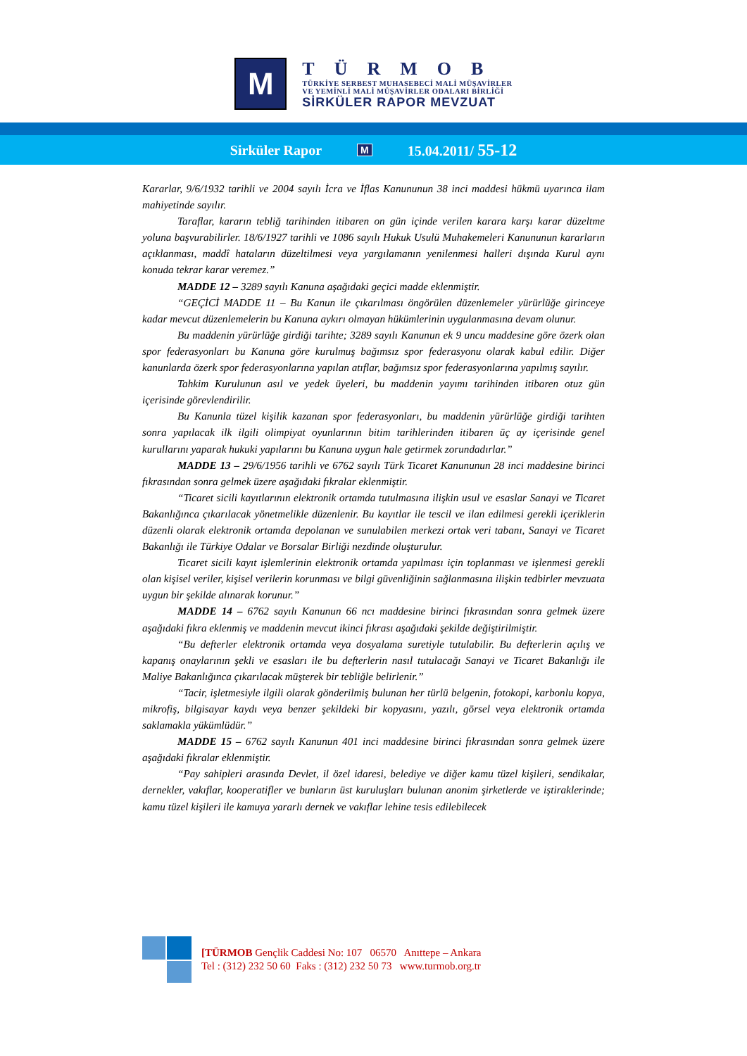M
TÜRMOB
TÜRKİYE SERBEST MUHASEBECİ MALİ MÜŞAVİRLER
VE YEMİNLİ MALİ MÜŞAVİRLER ODALARI BİRLİĞİ
SİRKÜLER RAPOR MEVZUAT
Sirküler Rapor M 15.04.2011/ 55-12
Kararlar, 9/6/1932 tarihli ve 2004 sayılı İcra ve İflas Kanununun 38 inci maddesi hükmü uyarınca ilam mahiyetinde sayılır.
Taraflar, kararın tebliğ tarihinden itibaren on gün içinde verilen karara karşı karar düzeltme yoluna başvurabilirler. 18/6/1927 tarihli ve 1086 sayılı Hukuk Usulü Muhakemeleri Kanununun kararların açıklanması, maddî hataların düzeltilmesi veya yargılamanın yenilenmesi halleri dışında Kurul aynı konuda tekrar karar veremez.”
MADDE 12 – 3289 sayılı Kanuna aşağıdaki geçici madde eklenmiştir.
“GEÇİCİ MADDE 11 – Bu Kanun ile çıkarılması öngörülen düzenlemeler yürürlüğe girinceye kadar mevcut düzenlemelerin bu Kanuna aykırı olmayan hükümlerinin uygulanmasına devam olunur.
Bu maddenin yürürlüğe girdiği tarihte; 3289 sayılı Kanunun ek 9 uncu maddesine göre özerk olan spor federasyonları bu Kanuna göre kurulmuş bağımsız spor federasyonu olarak kabul edilir. Diğer kanunlarda özerk spor federasyonlarına yapılan atıflar, bağımsız spor federasyonlarına yapılmış sayılır.
Tahkim Kurulunun asıl ve yedek üyeleri, bu maddenin yayımı tarihinden itibaren otuz gün içerisinde görevlendirilir.
Bu Kanunla tüzel kişilik kazanan spor federasyonları, bu maddenin yürürlüğe girdiği tarihten sonra yapılacak ilk ilgili olimpiyat oyunlarının bitim tarihlerinden itibaren üç ay içerisinde genel kurullarını yaparak hukuki yapılarını bu Kanuna uygun hale getirmek zorundadırlar.”
MADDE 13 – 29/6/1956 tarihli ve 6762 sayılı Türk Ticaret Kanununun 28 inci maddesine birinci fıkrasından sonra gelmek üzere aşağıdaki fıkralar eklenmiştir.
“Ticaret sicili kayıtlarının elektronik ortamda tutulmasına ilişkin usul ve esaslar Sanayi ve Ticaret Bakanlığınca çıkarılacak yönetmelikle düzenlenir. Bu kayıtlar ile tescil ve ilan edilmesi gerekli içeriklerin düzenli olarak elektronik ortamda depolanan ve sunulabilen merkezi ortak veri tabanı, Sanayi ve Ticaret Bakanlığı ile Türkiye Odalar ve Borsalar Birliği nezdinde oluşturulur.
Ticaret sicili kayıt işlemlerinin elektronik ortamda yapılması için toplanması ve işlenmesi gerekli olan kişisel veriler, kişisel verilerin korunması ve bilgi güvenliğinin sağlanmasına ilişkin tedbirler mevzuata uygun bir şekilde alınarak korunur.”
MADDE 14 – 6762 sayılı Kanunun 66 ncı maddesine birinci fıkrasından sonra gelmek üzere aşağıdaki fıkra eklenmiş ve maddenin mevcut ikinci fıkrası aşağıdaki şekilde değiştirilmiştir.
“Bu defterler elektronik ortamda veya dosyalama suretiyle tutulabilir. Bu defterlerin açılış ve kapanış onaylarının şekli ve esasları ile bu defterlerin nasıl tutulacağı Sanayi ve Ticaret Bakanlığı ile Maliye Bakanlığınca çıkarılacak müşterek bir tebliğle belirlenir.”
“Tacir, işletmesiyle ilgili olarak gönderilmiş bulunan her türlü belgenin, fotokopi, karbonlu kopya, mikrofiş, bilgisayar kaydı veya benzer şekildeki bir kopyasını, yazılı, görsel veya elektronik ortamda saklamakla yükümlüdür.”
MADDE 15 – 6762 sayılı Kanunun 401 inci maddesine birinci fıkrasından sonra gelmek üzere aşağıdaki fıkralar eklenmiştir.
“Pay sahipleri arasında Devlet, il özel idaresi, belediye ve diğer kamu tüzel kişileri, sendikalar, dernekler, vakıflar, kooperatifler ve bunların üst kuruluşları bulunan anonim şirketlerde ve iştiraklerinde; kamu tüzel kişileri ile kamuya yararlı dernek ve vakıflar lehine tesis edilebilecek
[TÜRMOB Gençlik Caddesi No: 107 06570 Anıttepe – Ankara
Tel : (312) 232 50 60 Faks : (312) 232 50 73 www.turmob.org.tr